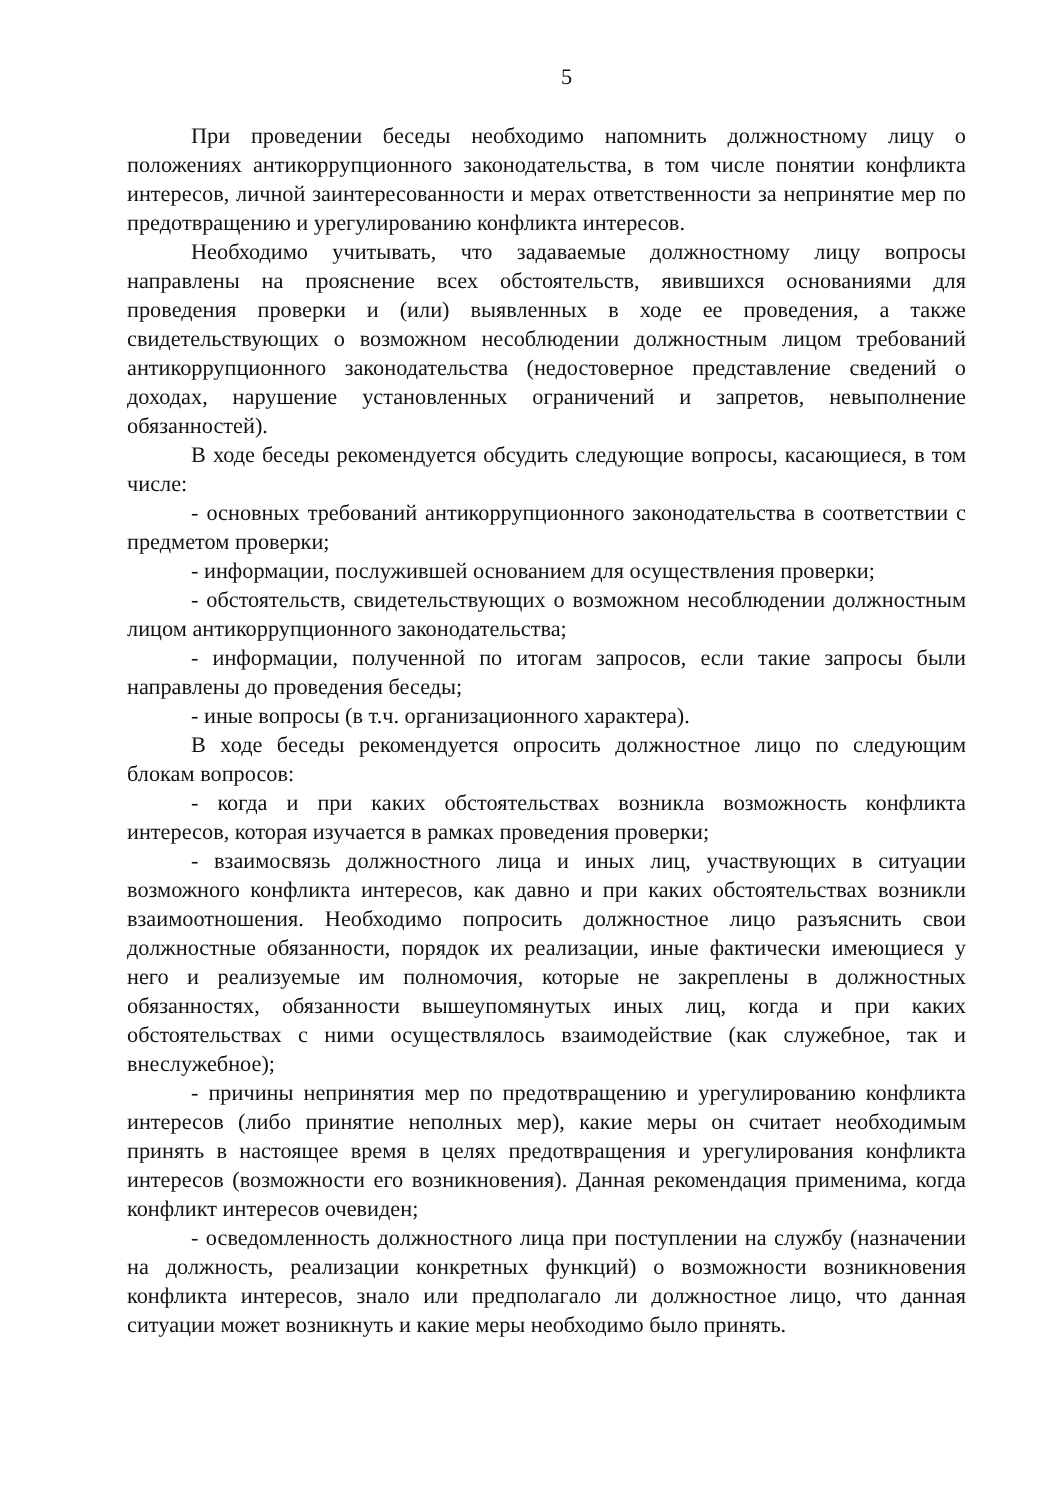5
При проведении беседы необходимо напомнить должностному лицу о положениях антикоррупционного законодательства, в том числе понятии конфликта интересов, личной заинтересованности и мерах ответственности за непринятие мер по предотвращению и урегулированию конфликта интересов.
Необходимо учитывать, что задаваемые должностному лицу вопросы направлены на прояснение всех обстоятельств, явившихся основаниями для проведения проверки и (или) выявленных в ходе ее проведения, а также свидетельствующих о возможном несоблюдении должностным лицом требований антикоррупционного законодательства (недостоверное представление сведений о доходах, нарушение установленных ограничений и запретов, невыполнение обязанностей).
В ходе беседы рекомендуется обсудить следующие вопросы, касающиеся, в том числе:
- основных требований антикоррупционного законодательства в соответствии с предметом проверки;
- информации, послужившей основанием для осуществления проверки;
- обстоятельств, свидетельствующих о возможном несоблюдении должностным лицом антикоррупционного законодательства;
- информации, полученной по итогам запросов, если такие запросы были направлены до проведения беседы;
- иные вопросы (в т.ч. организационного характера).
В ходе беседы рекомендуется опросить должностное лицо по следующим блокам вопросов:
- когда и при каких обстоятельствах возникла возможность конфликта интересов, которая изучается в рамках проведения проверки;
- взаимосвязь должностного лица и иных лиц, участвующих в ситуации возможного конфликта интересов, как давно и при каких обстоятельствах возникли взаимоотношения. Необходимо попросить должностное лицо разъяснить свои должностные обязанности, порядок их реализации, иные фактически имеющиеся у него и реализуемые им полномочия, которые не закреплены в должностных обязанностях, обязанности вышеупомянутых иных лиц, когда и при каких обстоятельствах с ними осуществлялось взаимодействие (как служебное, так и внеслужебное);
- причины непринятия мер по предотвращению и урегулированию конфликта интересов (либо принятие неполных мер), какие меры он считает необходимым принять в настоящее время в целях предотвращения и урегулирования конфликта интересов (возможности его возникновения). Данная рекомендация применима, когда конфликт интересов очевиден;
- осведомленность должностного лица при поступлении на службу (назначении на должность, реализации конкретных функций) о возможности возникновения конфликта интересов, знало или предполагало ли должностное лицо, что данная ситуации может возникнуть и какие меры необходимо было принять.